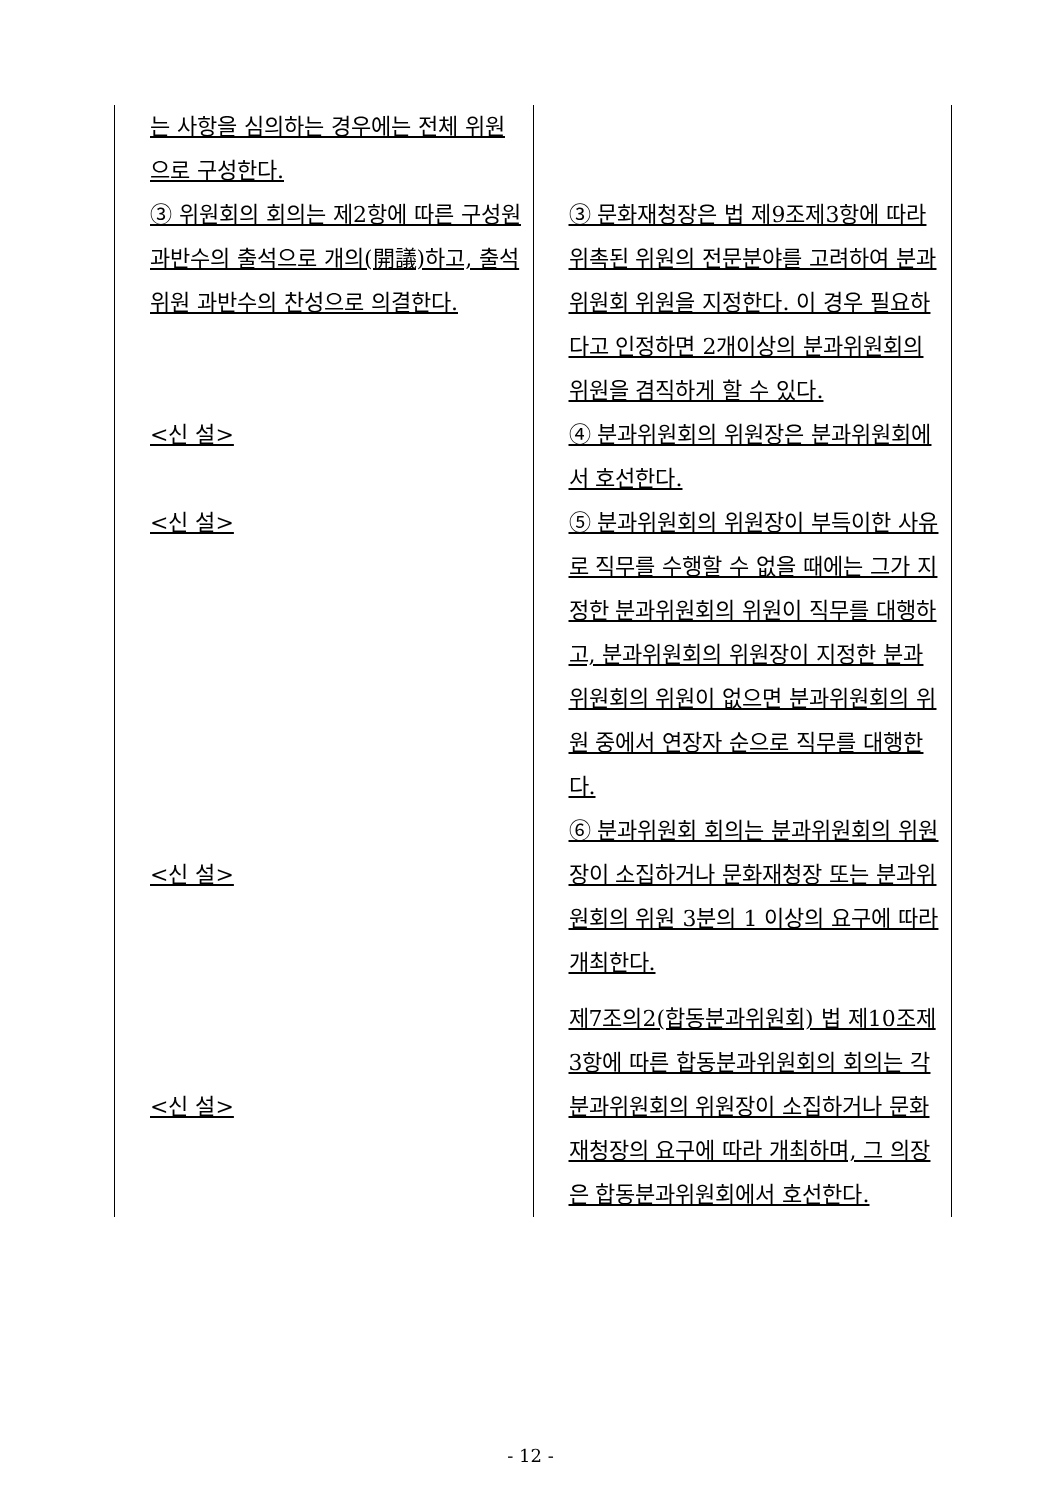| 는 사항을 심의하는 경우에는 전체 위원으로 구성한다. ③ 위원회의 회의는 제2항에 따른 구성원 과반수의 출석으로 개의(開議)하고, 출석위원 과반수의 찬성으로 의결한다. <신 설> <신 설> <신 설> <신 설> | ③ 문화재청장은 법 제9조제3항에 따라 위촉된 위원의 전문분야를 고려하여 분과위원회 위원을 지정한다. 이 경우 필요하다고 인정하면 2개이상의 분과위원회의 위원을 겸직하게 할 수 있다. ④ 분과위원회의 위원장은 분과위원회에서 호선한다. ⑤ 분과위원회의 위원장이 부득이한 사유로 직무를 수행할 수 없을 때에는 그가 지정한 분과위원회의 위원이 직무를 대행하고, 분과위원회의 위원장이 지정한 분과위원회의 위원이 없으면 분과위원회의 위원 중에서 연장자 순으로 직무를 대행한다. ⑥ 분과위원회 회의는 분과위원회의 위원장이 소집하거나 문화재청장 또는 분과위원회의 위원 3분의 1 이상의 요구에 따라 개최한다. 제7조의2(합동분과위원회) 법 제10조제3항에 따른 합동분과위원회의 회의는 각 분과위원회의 위원장이 소집하거나 문화재청장의 요구에 따라 개최하며, 그 의장은 합동분과위원회에서 호선한다. |
- 12 -